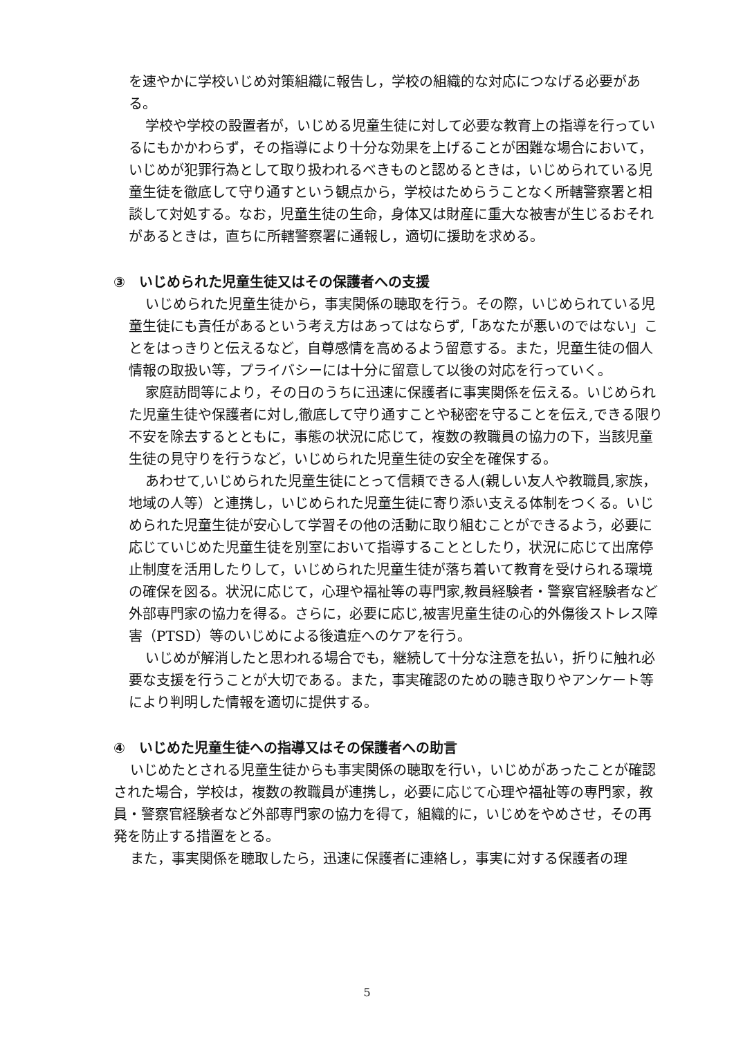を速やかに学校いじめ対策組織に報告し，学校の組織的な対応につなげる必要がある。
学校や学校の設置者が，いじめる児童生徒に対して必要な教育上の指導を行っているにもかかわらず，その指導により十分な効果を上げることが困難な場合において，いじめが犯罪行為として取り扱われるべきものと認めるときは，いじめられている児童生徒を徹底して守り通すという観点から，学校はためらうことなく所轄警察署と相談して対処する。なお，児童生徒の生命，身体又は財産に重大な被害が生じるおそれがあるときは，直ちに所轄警察署に通報し，適切に援助を求める。
③　いじめられた児童生徒又はその保護者への支援
いじめられた児童生徒から，事実関係の聴取を行う。その際，いじめられている児童生徒にも責任があるという考え方はあってはならず,「あなたが悪いのではない」ことをはっきりと伝えるなど，自尊感情を高めるよう留意する。また，児童生徒の個人情報の取扱い等，プライバシーには十分に留意して以後の対応を行っていく。
家庭訪問等により，その日のうちに迅速に保護者に事実関係を伝える。いじめられた児童生徒や保護者に対し,徹底して守り通すことや秘密を守ることを伝え,できる限り不安を除去するとともに，事態の状況に応じて，複数の教職員の協力の下，当該児童生徒の見守りを行うなど，いじめられた児童生徒の安全を確保する。
あわせて,いじめられた児童生徒にとって信頼できる人(親しい友人や教職員,家族，地域の人等）と連携し，いじめられた児童生徒に寄り添い支える体制をつくる。いじめられた児童生徒が安心して学習その他の活動に取り組むことができるよう，必要に応じていじめた児童生徒を別室において指導することとしたり，状況に応じて出席停止制度を活用したりして，いじめられた児童生徒が落ち着いて教育を受けられる環境の確保を図る。状況に応じて，心理や福祉等の専門家,教員経験者・警察官経験者など外部専門家の協力を得る。さらに，必要に応じ,被害児童生徒の心的外傷後ストレス障害（PTSD）等のいじめによる後遺症へのケアを行う。
いじめが解消したと思われる場合でも，継続して十分な注意を払い，折りに触れ必要な支援を行うことが大切である。また，事実確認のための聴き取りやアンケート等により判明した情報を適切に提供する。
④　いじめた児童生徒への指導又はその保護者への助言
いじめたとされる児童生徒からも事実関係の聴取を行い，いじめがあったことが確認された場合，学校は，複数の教職員が連携し，必要に応じて心理や福祉等の専門家，教員・警察官経験者など外部専門家の協力を得て，組織的に，いじめをやめさせ，その再発を防止する措置をとる。
また，事実関係を聴取したら，迅速に保護者に連絡し，事実に対する保護者の理
5